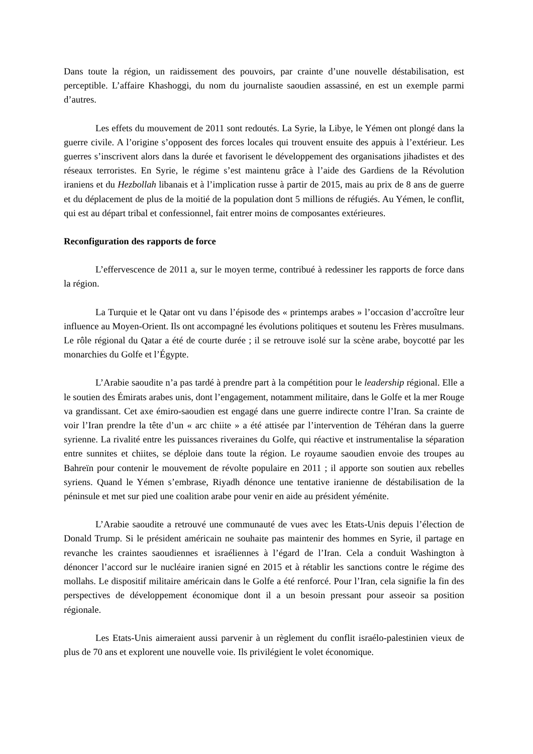Dans toute la région, un raidissement des pouvoirs, par crainte d’une nouvelle déstabilisation, est perceptible. L’affaire Khashoggi, du nom du journaliste saoudien assassiné, en est un exemple parmi d’autres.
Les effets du mouvement de 2011 sont redoutés. La Syrie, la Libye, le Yémen ont plongé dans la guerre civile. A l’origine s’opposent des forces locales qui trouvent ensuite des appuis à l’extérieur. Les guerres s’inscrivent alors dans la durée et favorisent le développement des organisations jihadistes et des réseaux terroristes. En Syrie, le régime s’est maintenu grâce à l’aide des Gardiens de la Révolution iraniens et du Hezbollah libanais et à l’implication russe à partir de 2015, mais au prix de 8 ans de guerre et du déplacement de plus de la moitié de la population dont 5 millions de réfugiés. Au Yémen, le conflit, qui est au départ tribal et confessionnel, fait entrer moins de composantes extérieures.
Reconfiguration des rapports de force
L’effervescence de 2011 a, sur le moyen terme, contribué à redessiner les rapports de force dans la région.
La Turquie et le Qatar ont vu dans l’épisode des « printemps arabes » l’occasion d’accroître leur influence au Moyen-Orient. Ils ont accompagné les évolutions politiques et soutenu les Frères musulmans. Le rôle régional du Qatar a été de courte durée ; il se retrouve isolé sur la scène arabe, boycotté par les monarchies du Golfe et l’Égypte.
L’Arabie saoudite n’a pas tardé à prendre part à la compétition pour le leadership régional. Elle a le soutien des Émirats arabes unis, dont l’engagement, notamment militaire, dans le Golfe et la mer Rouge va grandissant. Cet axe émiro-saoudien est engagé dans une guerre indirecte contre l’Iran. Sa crainte de voir l’Iran prendre la tête d’un « arc chiite » a été attisée par l’intervention de Téhéran dans la guerre syrienne. La rivalité entre les puissances riveraines du Golfe, qui réactive et instrumentalise la séparation entre sunnites et chiites, se déploie dans toute la région. Le royaume saoudien envoie des troupes au Bahreïn pour contenir le mouvement de révolte populaire en 2011 ; il apporte son soutien aux rebelles syriens. Quand le Yémen s’embrase, Riyadh dénonce une tentative iranienne de déstabilisation de la péninsule et met sur pied une coalition arabe pour venir en aide au président yéménite.
L’Arabie saoudite a retrouvé une communauté de vues avec les Etats-Unis depuis l’élection de Donald Trump. Si le président américain ne souhaite pas maintenir des hommes en Syrie, il partage en revanche les craintes saoudiennes et israéliennes à l’égard de l’Iran. Cela a conduit Washington à dénoncer l’accord sur le nucléaire iranien signé en 2015 et à rétablir les sanctions contre le régime des mollahs. Le dispositif militaire américain dans le Golfe a été renforcé. Pour l’Iran, cela signifie la fin des perspectives de développement économique dont il a un besoin pressant pour asseoir sa position régionale.
Les Etats-Unis aimeraient aussi parvenir à un règlement du conflit israélo-palestinien vieux de plus de 70 ans et explorent une nouvelle voie. Ils privilégient le volet économique.